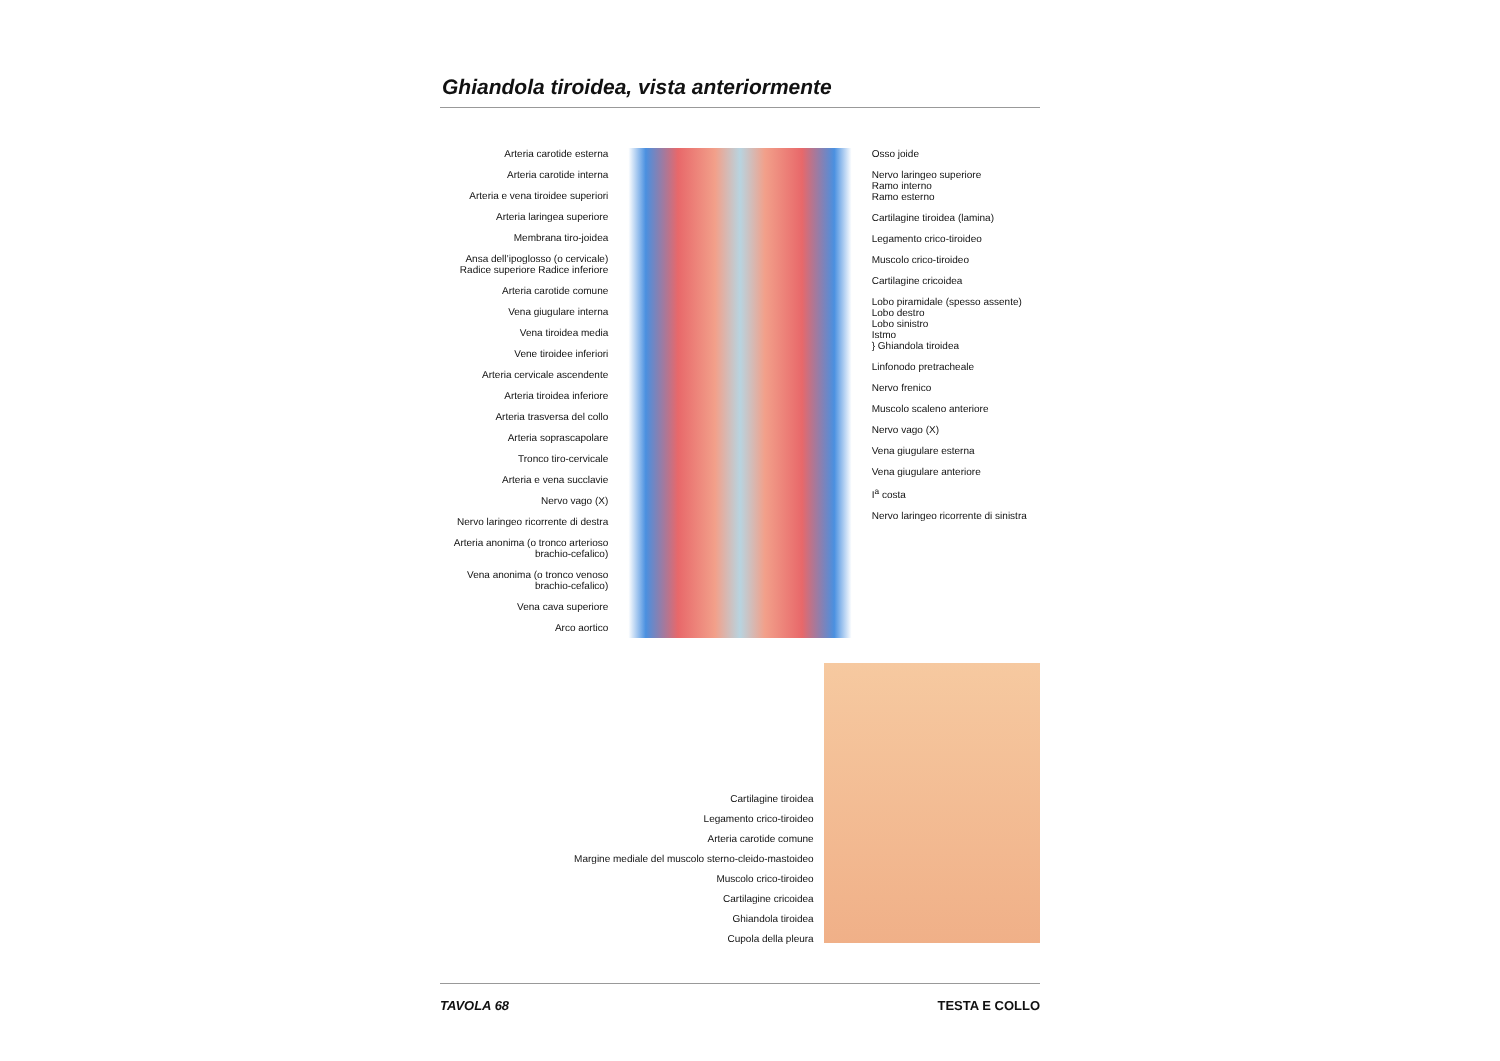Ghiandola tiroidea, vista anteriormente
Arteria carotide esterna
Arteria carotide interna
Arteria e vena tiroidee superiori
Arteria laringea superiore
Membrana tiro-joidea
Ansa dell’ipoglosso (o cervicale) Radice superiore Radice inferiore
Arteria carotide comune
Vena giugulare interna
Vena tiroidea media
Vene tiroidee inferiori
Arteria cervicale ascendente
Arteria tiroidea inferiore
Arteria trasversa del collo
Arteria soprascapolare
Tronco tiro-cervicale
Arteria e vena succlavie
Nervo vago (X)
Nervo laringeo ricorrente di destra
Arteria anonima (o tronco arterioso brachio-cefalico)
Vena anonima (o tronco venoso brachio-cefalico)
Vena cava superiore
Arco aortico
Osso joide
Nervo laringeo superiore
Ramo interno
Ramo esterno
Cartilagine tiroidea (lamina)
Legamento crico-tiroideo
Muscolo crico-tiroideo
Cartilagine cricoidea
Lobo piramidale (spesso assente)
Lobo destro
Lobo sinistro
Istmo
} Ghiandola tiroidea
Linfonodo pretracheale
Nervo frenico
Muscolo scaleno anteriore
Nervo vago (X)
Vena giugulare esterna
Vena giugulare anteriore
I<sup>a</sup> costa
Nervo laringeo ricorrente di sinistra
Cartilagine tiroidea
Legamento crico-tiroideo
Arteria carotide comune
Margine mediale del muscolo sterno-cleido-mastoideo
Muscolo crico-tiroideo
Cartilagine cricoidea
Ghiandola tiroidea
Cupola della pleura
TAVOLA 68 TESTA E COLLO